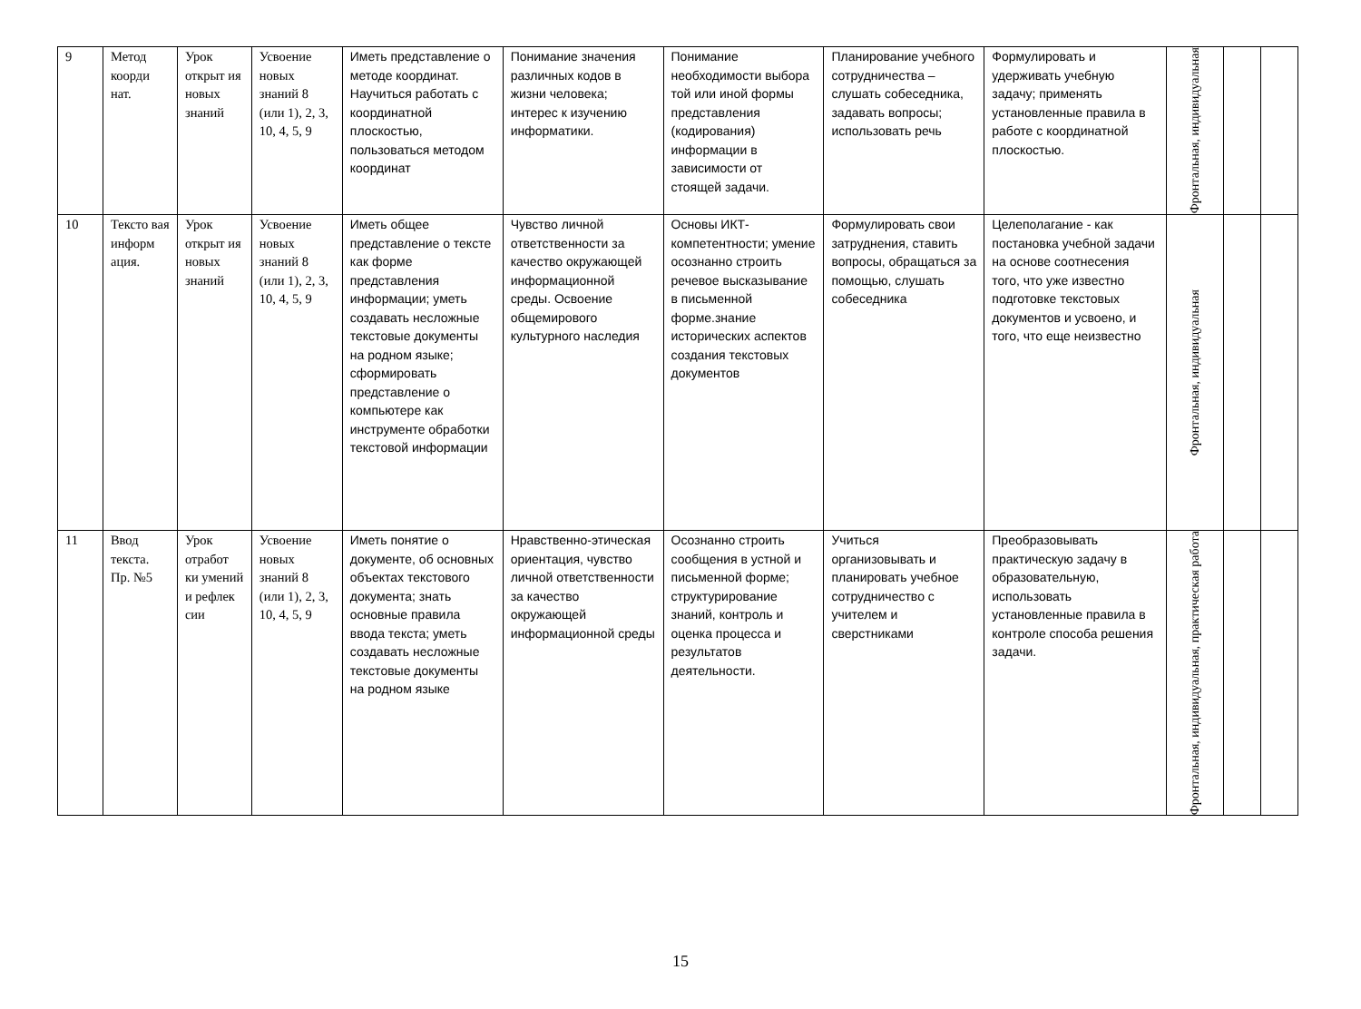| 9 | Метод коорди нат. | Урок открыт ия новых знаний | Усвоение новых знаний 8 (или 1), 2, 3, 10, 4, 5, 9 | Иметь представление о методе координат. Научиться работать с координатной плоскостью, пользоваться методом координат | Понимание значения различных кодов в жизни человека; интерес к изучению информатики. | Понимание необходимости выбора той или иной формы представления (кодирования) информации в зависимости от стоящей задачи. | Планирование учебного сотрудничества – слушать собеседника, задавать вопросы; использовать речь | Формулировать и удерживать учебную задачу; применять установленные правила в работе с координатной плоскостью. | Фронтальная, индивидуальная | | |
| 10 | Тексто вая информ ация. | Урок открыт ия новых знаний | Усвоение новых знаний 8 (или 1), 2, 3, 10, 4, 5, 9 | Иметь общее представление о тексте как форме представления информации; уметь создавать несложные текстовые документы на родном языке; сформировать представление о компьютере как инструменте обработки текстовой информации | Чувство личной ответственности за качество окружающей информационной среды. Освоение общемирового культурного наследия | Основы ИКТ-компетентности; умение осознанно строить речевое высказывание в письменной форме.знание исторических аспектов создания текстовых документов | Формулировать свои затруднения, ставить вопросы, обращаться за помощью, слушать собеседника | Целеполагание - как постановка учебной задачи на основе соотнесения того, что уже известно подготовке текстовых документов и усвоено, и того, что еще неизвестно | Фронтальная, индивидуальная | | |
| 11 | Ввод текста. Пр. №5 | Урок отработ ки умений и рефлек сии | Усвоение новых знаний 8 (или 1), 2, 3, 10, 4, 5, 9 | Иметь понятие о документе, об основных объектах текстового документа; знать основные правила ввода текста; уметь создавать несложные текстовые документы на родном языке | Нравственно-этическая ориентация, чувство личной ответственности за качество окружающей информационной среды | Осознанно строить сообщения в устной и письменной форме; структурирование знаний, контроль и оценка процесса и результатов деятельности. | Учиться организовывать и планировать учебное сотрудничество с учителем и сверстниками | Преобразовывать практическую задачу в образовательную, использовать установленные правила в контроле способа решения задачи. | Фронтальная, индивидуальная, практическая работа | | |
15